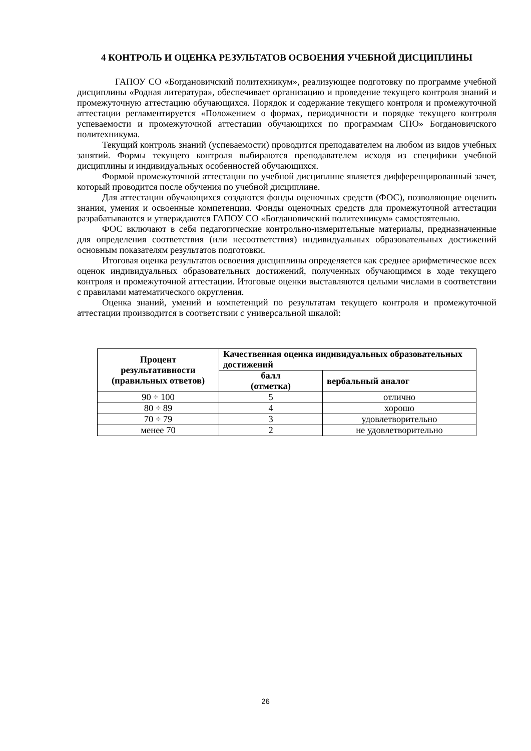4 КОНТРОЛЬ И ОЦЕНКА РЕЗУЛЬТАТОВ ОСВОЕНИЯ УЧЕБНОЙ ДИСЦИПЛИНЫ
ГАПОУ СО «Богдановичский политехникум», реализующее подготовку по программе учебной дисциплины «Родная литература», обеспечивает организацию и проведение текущего контроля знаний и промежуточную аттестацию обучающихся. Порядок и содержание текущего контроля и промежуточной аттестации регламентируется «Положением о формах, периодичности и порядке текущего контроля успеваемости и промежуточной аттестации обучающихся по программам СПО» Богдановичского политехникума.
Текущий контроль знаний (успеваемости) проводится преподавателем на любом из видов учебных занятий. Формы текущего контроля выбираются преподавателем исходя из специфики учебной дисциплины и индивидуальных особенностей обучающихся.
Формой промежуточной аттестации по учебной дисциплине является дифференцированный зачет, который проводится после обучения по учебной дисциплине.
Для аттестации обучающихся создаются фонды оценочных средств (ФОС), позволяющие оценить знания, умения и освоенные компетенции. Фонды оценочных средств для промежуточной аттестации разрабатываются и утверждаются ГАПОУ СО «Богдановичский политехникум» самостоятельно.
ФОС включают в себя педагогические контрольно-измерительные материалы, предназначенные для определения соответствия (или несоответствия) индивидуальных образовательных достижений основным показателям результатов подготовки.
Итоговая оценка результатов освоения дисциплины определяется как среднее арифметическое всех оценок индивидуальных образовательных достижений, полученных обучающимся в ходе текущего контроля и промежуточной аттестации. Итоговые оценки выставляются целыми числами в соответствии с правилами математического округления.
Оценка знаний, умений и компетенций по результатам текущего контроля и промежуточной аттестации производится в соответствии с универсальной шкалой:
| Процент результативности (правильных ответов) | Качественная оценка индивидуальных образовательных достижений | |
| --- | --- | --- |
| | балл (отметка) | вербальный аналог |
| 90 ÷ 100 | 5 | отлично |
| 80 ÷ 89 | 4 | хорошо |
| 70 ÷ 79 | 3 | удовлетворительно |
| менее 70 | 2 | не удовлетворительно |
26